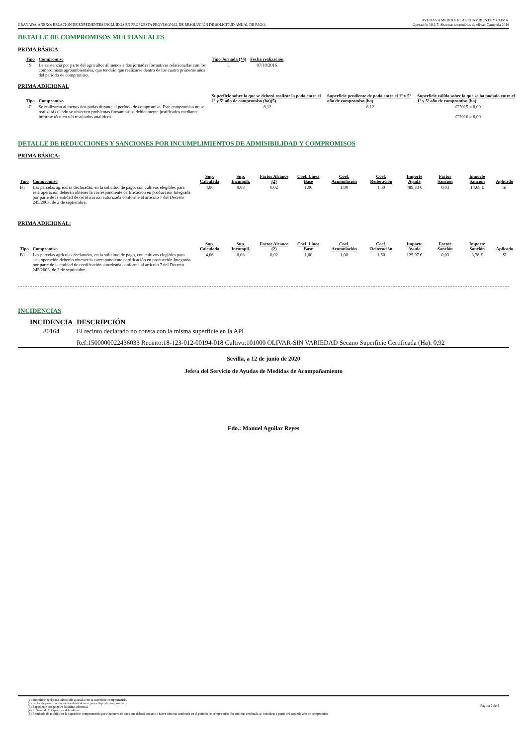GRANADA-ANEXO: RELACIÓN DE EXPEDIENTES INCLUIDOS EN PROPUESTA PROVISIONAL DE RESOLUCIÓN DE SOLICITUD ANUAL DE PAGO.
AYUDAS A MEDIDA 10. AGROAMBIENTE Y CLIMA.
Operación 10.1.7: Sistemas sostenibles de olivar. Campaña 2016
DETALLE DE COMPROMISOS MULTIANUALES
PRIMA BÁSICA
| Tipo | Compromiso | Tipo Jornada (*4) | Fecha realización |
| --- | --- | --- | --- |
| S | La asistencia por parte del agricultor al menos a dos jornadas formativas relacionadas con los compromisos agroambientales, que tendrán que realizarse dentro de los cuatro primeros años del período de compromiso. | 1 | 07/10/2016 |
PRIMA ADICIONAL
| Tipo | Compromiso | Superficie sobre la que se deberá realizar la poda entre el 1º y 5º año de compromiso (ha)(5) | Superficie pendiente de poda entre el 1º y 5º año de compromiso (ha) | Superficie válida sobre la que se ha podado entre el 1º y 5º año de compromiso (ha) |
| --- | --- | --- | --- | --- |
| P | Se realizarán al menos dos podas durante el período de compromiso. Este compromiso no se realizará cuando se observen problemas fitosanitarios debidamente justificados mediante informe técnico y/o resultados analíticos. | 8,12 | 8,12 | C'2015 = 0,00 C'2016 = 0,00 |
DETALLE DE REDUCCIONES Y SANCIONES POR INCUMPLIMIENTOS DE ADMISIBILIDAD Y COMPROMISOS
PRIMA BÁSICA:
| Tipo | Compromiso | Sup. Calculada | Sup. Incumpli. | Factor Alcance (2) | Coef. Línea Base | Coef. Acumulación | Coef. Reiteración | Importe Ayuda | Factor Sanción | Importe Sanción | Aplicado |
| --- | --- | --- | --- | --- | --- | --- | --- | --- | --- | --- | --- |
| B1 | Las parcelas agrícolas declaradas, en la solicitud de pago, con cultivos elegibles para esta operación deberán obtener la correspondiente certificación en producción Integrada por parte de la entidad de certificación autorizada conforme al artículo 7 del Decreto 245/2003, de 2 de septiembre. | 4,06 | 0,08 | 0,02 | 1,00 | 1,00 | 1,50 | 489,33 € | 0,03 | 14,68 € | SI |
PRIMA ADICIONAL:
| Tipo | Compromiso | Sup. Calculada | Sup. Incumpli. | Factor Alcance (2) | Coef. Línea Base | Coef. Acumulación | Coef. Reiteración | Importe Ayuda | Factor Sanción | Importe Sanción | Aplicado |
| --- | --- | --- | --- | --- | --- | --- | --- | --- | --- | --- | --- |
| B1 | Las parcelas agrícolas declaradas, en la solicitud de pago, con cultivos elegibles para esta operación deberán obtener la correspondiente certificación en producción Integrada por parte de la entidad de certificación autorizada conforme al artículo 7 del Decreto 245/2003, de 2 de septiembre. | 4,06 | 0,08 | 0,02 | 1,00 | 1,00 | 1,50 | 125,97 € | 0,03 | 3,78 € | SI |
INCIDENCIAS
| INCIDENCIA | DESCRIPCIÓN |
| --- | --- |
| 80164 | El recinto declarado no consta con la misma superficie en la API |
| | Ref:1500000022436033 Recinto:18-123-012-00194-018 Cultivo:101000 OLIVAR-SIN VARIEDAD Secano Superficie Certificada (Ha): 0,92 |
Sevilla, a 12 de junio de 2020
Jefe/a del Servicio de Ayudas de Medidas de Acompañamiento
Fdo.: Manuel Aguilar Reyes
(1) Superficie declarada admisibile ajustada con la superficie comprometida.
(2) Factor de penalización valorando el alcance para el tipo de compromiso.
(3) Expediente con pago en la prima adicional.
(4) 1. General. 2. Específica del cultivo
(5) Resultado de multiplicar la superficie comprometida por el número de años que deberá podarse o hacer cubierta sembrada en el periodo de compromiso. En cubierta sembrada se considera a partir del segundo año de compromiso
Página 2 de 2